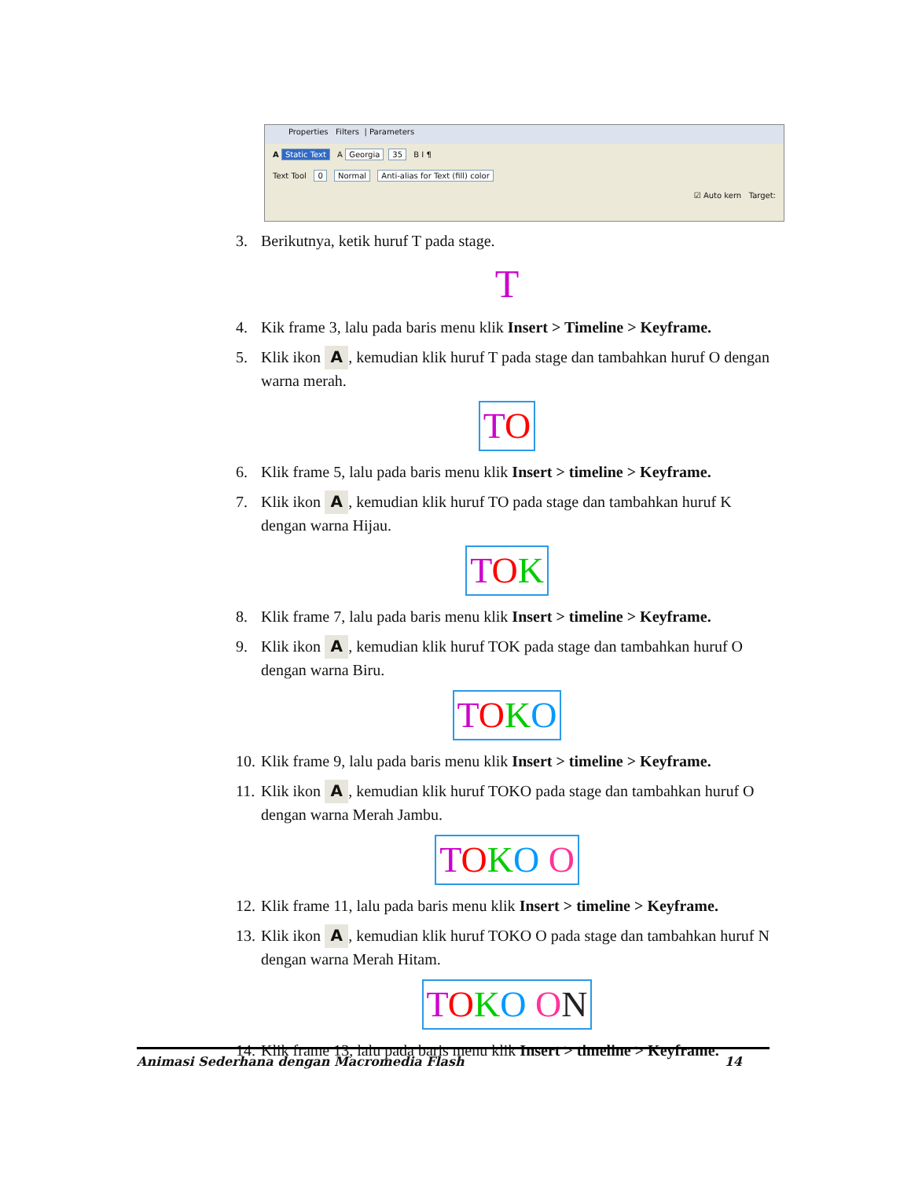Properties Filters | Parameters
A Static Text A Georgia 35 B I ¶
Text Tool 0 Normal Anti-alias for Text (fill) color
☑ Auto kern Target:
3. Berikutnya, ketik huruf T pada stage.
T
4. Kik frame 3, lalu pada baris menu klik Insert > Timeline > Keyframe.
5. Klik ikon A, kemudian klik huruf T pada stage dan tambahkan huruf O dengan warna merah.
TO
6. Klik frame 5, lalu pada baris menu klik Insert > timeline > Keyframe.
7. Klik ikon A, kemudian klik huruf TO pada stage dan tambahkan huruf K dengan warna Hijau.
TOK
8. Klik frame 7, lalu pada baris menu klik Insert > timeline > Keyframe.
9. Klik ikon A, kemudian klik huruf TOK pada stage dan tambahkan huruf O dengan warna Biru.
TOKO
10. Klik frame 9, lalu pada baris menu klik Insert > timeline > Keyframe.
11. Klik ikon A, kemudian klik huruf TOKO pada stage dan tambahkan huruf O dengan warna Merah Jambu.
TOKO O
12. Klik frame 11, lalu pada baris menu klik Insert > timeline > Keyframe.
13. Klik ikon A, kemudian klik huruf TOKO O pada stage dan tambahkan huruf N dengan warna Merah Hitam.
TOKO ON
14. Klik frame 13, lalu pada baris menu klik Insert > timeline > Keyframe.
Animasi Sederhana dengan Macromedia Flash 14